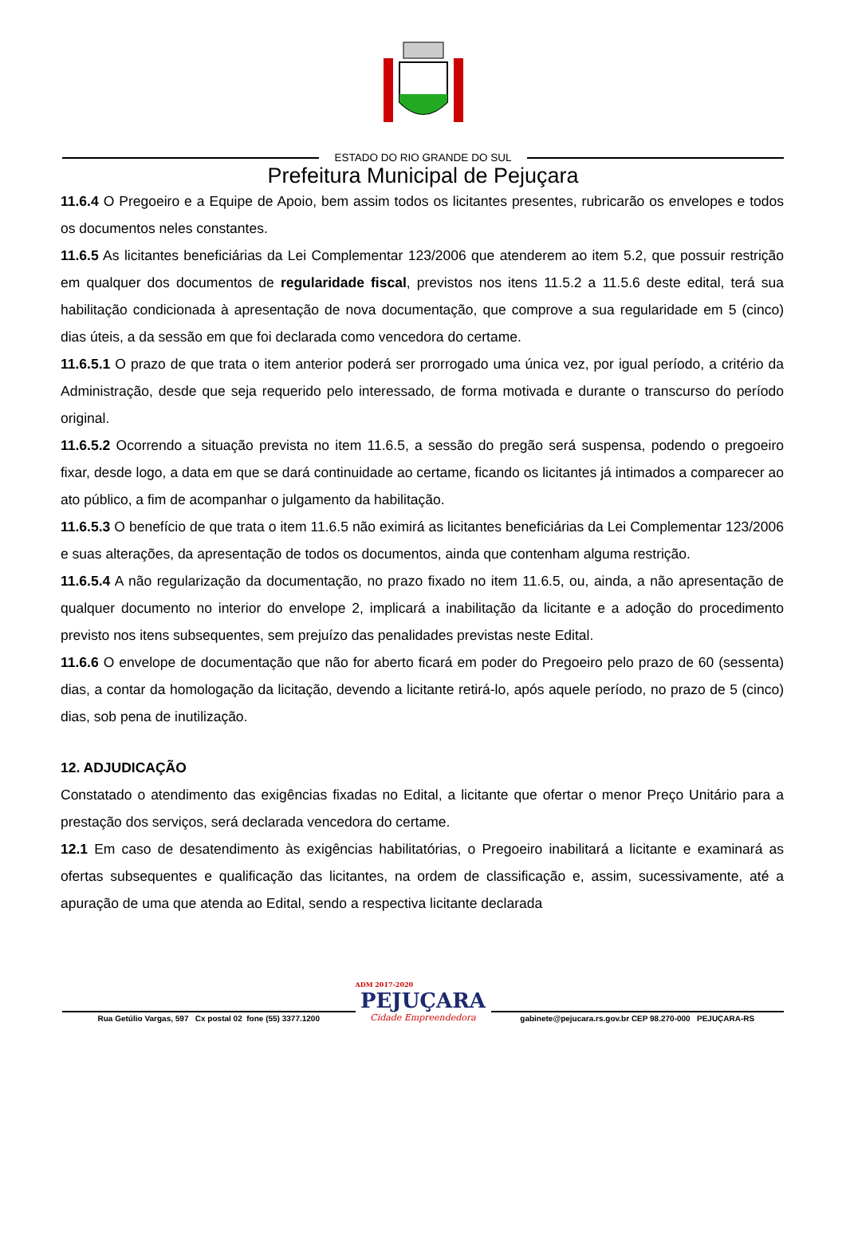ESTADO DO RIO GRANDE DO SUL
Prefeitura Municipal de Pejuçara
11.6.4 O Pregoeiro e a Equipe de Apoio, bem assim todos os licitantes presentes, rubricarão os envelopes e todos os documentos neles constantes.
11.6.5 As licitantes beneficiárias da Lei Complementar 123/2006 que atenderem ao item 5.2, que possuir restrição em qualquer dos documentos de regularidade fiscal, previstos nos itens 11.5.2 a 11.5.6 deste edital, terá sua habilitação condicionada à apresentação de nova documentação, que comprove a sua regularidade em 5 (cinco) dias úteis, a da sessão em que foi declarada como vencedora do certame.
11.6.5.1 O prazo de que trata o item anterior poderá ser prorrogado uma única vez, por igual período, a critério da Administração, desde que seja requerido pelo interessado, de forma motivada e durante o transcurso do período original.
11.6.5.2 Ocorrendo a situação prevista no item 11.6.5, a sessão do pregão será suspensa, podendo o pregoeiro fixar, desde logo, a data em que se dará continuidade ao certame, ficando os licitantes já intimados a comparecer ao ato público, a fim de acompanhar o julgamento da habilitação.
11.6.5.3 O benefício de que trata o item 11.6.5 não eximirá as licitantes beneficiárias da Lei Complementar 123/2006 e suas alterações, da apresentação de todos os documentos, ainda que contenham alguma restrição.
11.6.5.4 A não regularização da documentação, no prazo fixado no item 11.6.5, ou, ainda, a não apresentação de qualquer documento no interior do envelope 2, implicará a inabilitação da licitante e a adoção do procedimento previsto nos itens subsequentes, sem prejuízo das penalidades previstas neste Edital.
11.6.6 O envelope de documentação que não for aberto ficará em poder do Pregoeiro pelo prazo de 60 (sessenta) dias, a contar da homologação da licitação, devendo a licitante retirá-lo, após aquele período, no prazo de 5 (cinco) dias, sob pena de inutilização.
12. ADJUDICAÇÃO
Constatado o atendimento das exigências fixadas no Edital, a licitante que ofertar o menor Preço Unitário para a prestação dos serviços, será declarada vencedora do certame.
12.1 Em caso de desatendimento às exigências habilitatórias, o Pregoeiro inabilitará a licitante e examinará as ofertas subsequentes e qualificação das licitantes, na ordem de classificação e, assim, sucessivamente, até a apuração de uma que atenda ao Edital, sendo a respectiva licitante declarada
Rua Getúlio Vargas, 597 Cx postal 02 fone (55) 3377.1200
ADM 2017-2020
PEJUÇARA
Cidade Empreendedora
gabinete@pejucara.rs.gov.br CEP 98.270-000 PEJUÇARA-RS